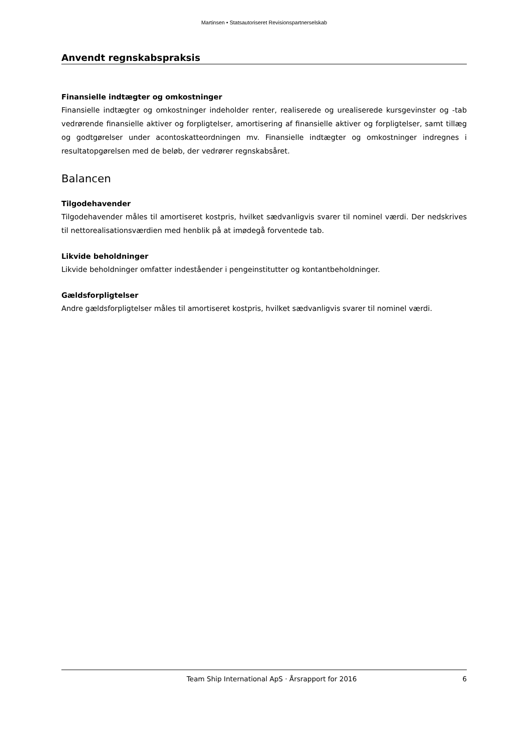Martinsen • Statsautoriseret Revisionspartnerselskab
Anvendt regnskabspraksis
Finansielle indtægter og omkostninger
Finansielle indtægter og omkostninger indeholder renter, realiserede og urealiserede kursgevinster og -tab vedrørende finansielle aktiver og forpligtelser, amortisering af finansielle aktiver og forpligtelser, samt tillæg og godtgørelser under acontoskatteordningen mv. Finansielle indtægter og omkostninger indregnes i resultatopgørelsen med de beløb, der vedrører regnskabsåret.
Balancen
Tilgodehavender
Tilgodehavender måles til amortiseret kostpris, hvilket sædvanligvis svarer til nominel værdi. Der nedskrives til nettorealisationsværdien med henblik på at imødegå forventede tab.
Likvide beholdninger
Likvide beholdninger omfatter indeståender i pengeinstitutter og kontantbeholdninger.
Gældsforpligtelser
Andre gældsforpligtelser måles til amortiseret kostpris, hvilket sædvanligvis svarer til nominel værdi.
Team Ship International ApS · Årsrapport for 2016 6